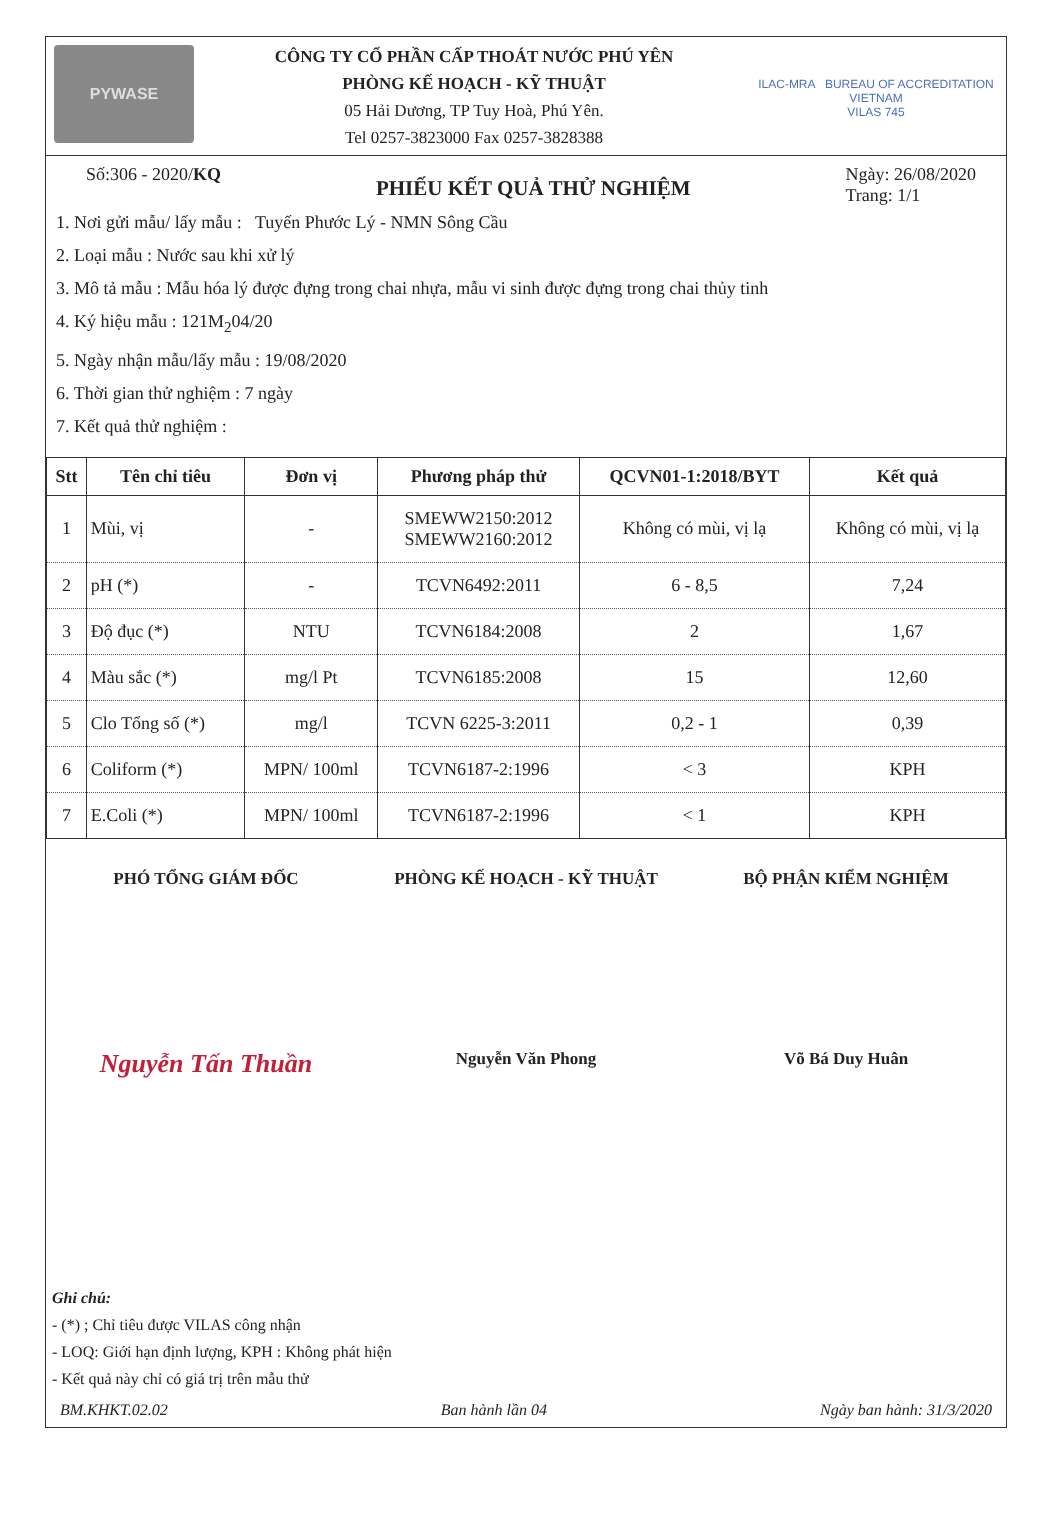PYWASE
CÔNG TY CỔ PHẦN CẤP THOÁT NƯỚC PHÚ YÊN
PHÒNG KẾ HOẠCH - KỸ THUẬT
05 Hải Dương, TP Tuy Hoà, Phú Yên.
Tel 0257-3823000 Fax 0257-3828388
ILAC-MRA BUREAU OF ACCREDITATION VIETNAM
VILAS 745
Số:306 - 2020/KQ
PHIẾU KẾT QUẢ THỬ NGHIỆM
Ngày: 26/08/2020
Trang: 1/1
1. Nơi gửi mẫu/ lấy mẫu : Tuyến Phước Lý - NMN Sông Cầu
2. Loại mẫu : Nước sau khi xử lý
3. Mô tả mẫu : Mẫu hóa lý được đựng trong chai nhựa, mẫu vi sinh được đựng trong chai thủy tinh
4. Ký hiệu mẫu : 121M<sub>2</sub>04/20
5. Ngày nhận mẫu/lấy mẫu : 19/08/2020
6. Thời gian thử nghiệm : 7 ngày
7. Kết quả thử nghiệm :
| Stt | Tên chỉ tiêu | Đơn vị | Phương pháp thử | QCVN01-1:2018/BYT | Kết quả |
| --- | --- | --- | --- | --- | --- |
| 1 | Mùi, vị | - | SMEWW2150:2012 SMEWW2160:2012 | Không có mùi, vị lạ | Không có mùi, vị lạ |
| 2 | pH (*) | - | TCVN6492:2011 | 6 - 8,5 | 7,24 |
| 3 | Độ đục (*) | NTU | TCVN6184:2008 | 2 | 1,67 |
| 4 | Màu sắc (*) | mg/l Pt | TCVN6185:2008 | 15 | 12,60 |
| 5 | Clo Tổng số (*) | mg/l | TCVN 6225-3:2011 | 0,2 - 1 | 0,39 |
| 6 | Coliform (*) | MPN/ 100ml | TCVN6187-2:1996 | < 3 | KPH |
| 7 | E.Coli (*) | MPN/ 100ml | TCVN6187-2:1996 | < 1 | KPH |
PHÓ TỔNG GIÁM ĐỐC PHÒNG KẾ HOẠCH - KỸ THUẬT BỘ PHẬN KIỂM NGHIỆM
Nguyễn Tấn Thuần
Nguyễn Văn Phong Võ Bá Duy Huân
Ghi chú:
- (*) ; Chỉ tiêu được VILAS công nhận
- LOQ: Giới hạn định lượng, KPH : Không phát hiện
- Kết quả này chỉ có giá trị trên mẫu thử
BM.KHKT.02.02 Ban hành lần 04 Ngày ban hành: 31/3/2020